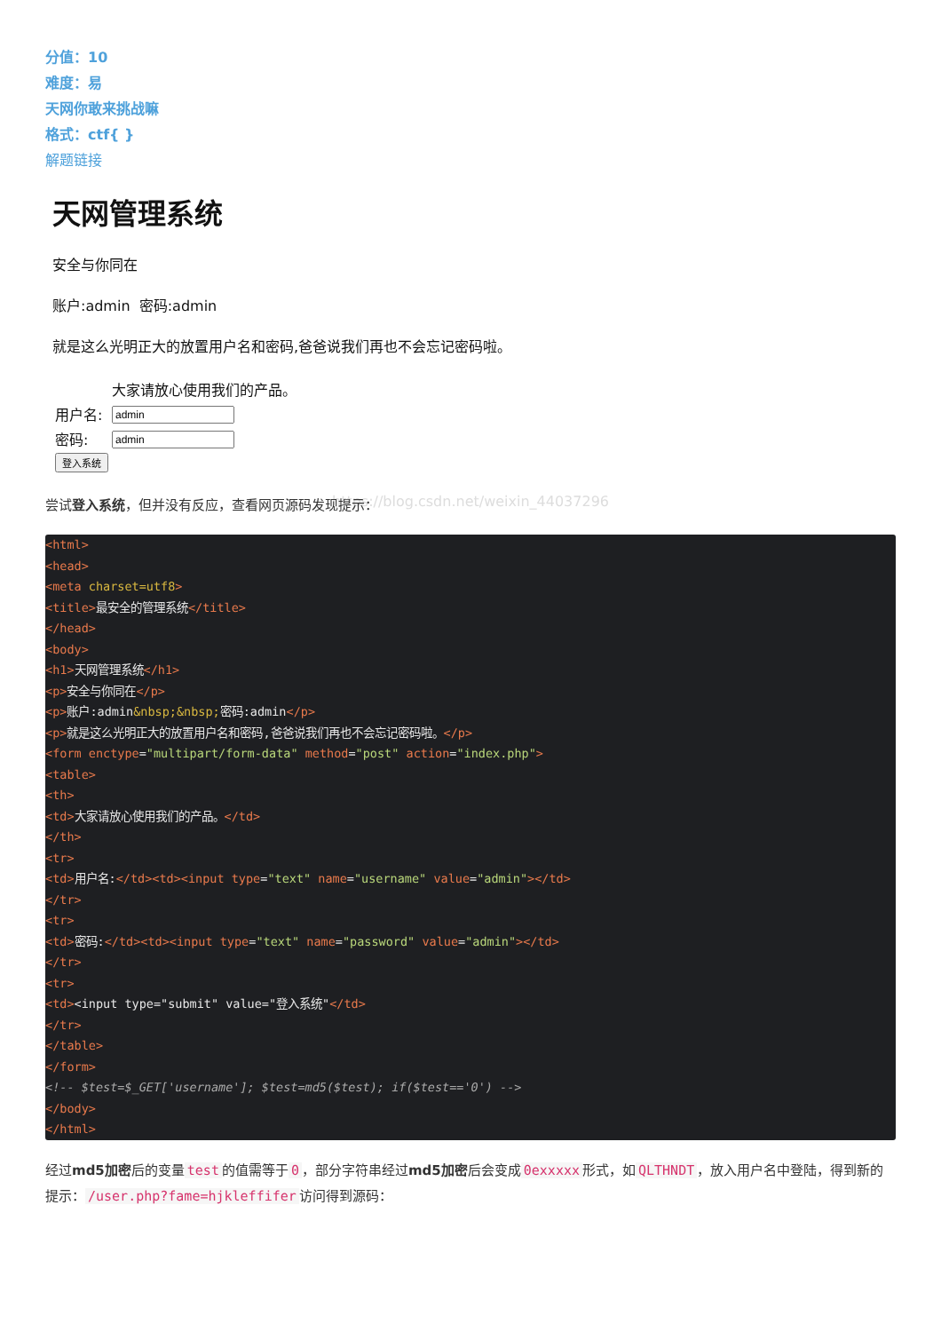分值：10
难度：易
天网你敢来挑战嘛
格式：ctf{ }
解题链接
天网管理系统
安全与你同在
账户:admin 密码:admin
就是这么光明正大的放置用户名和密码,爸爸说我们再也不会忘记密码啦。
| | 大家请放心使用我们的产品。 |
| 用户名: | |
| 密码: | |
| 登入系统 | |
https://blog.csdn.net/weixin_44037296
尝试登入系统，但并没有反应，查看网页源码发现提示：
<html>
<head>
<meta charset=utf8>
<title>最安全的管理系统</title>
</head>
<body>
<h1>天网管理系统</h1>
<p>安全与你同在</p>
<p>账户:admin&nbsp;&nbsp; 密码:admin</p>
<p>就是这么光明正大的放置用户名和密码,爸爸说我们再也不会忘记密码啦。</p>
<form enctype="multipart/form-data" method="post" action="index.php">
<table>
<th>
<td>大家请放心使用我们的产品。</td>
</th>
<tr>
<td>用户名:</td><td><input type="text" name="username" value="admin"></td>
</tr>
<tr>
<td>密码:</td><td><input type="text" name="password" value="admin"></td>
</tr>
<tr>
<td><input type="submit" value="登入系统"</td>
</tr>
</table>
</form>
<!-- $test=$_GET['username']; $test=md5($test); if($test=='0') -->
</body>
</html>
经过md5加密后的变量 test 的值需等于 0 ，部分字符串经过md5加密后会变成 0exxxxx 形式，如 QLTHNDT ，放入用户名中登陆，得到新的提示： /user.php?fame=hjkleffifer 访问得到源码：